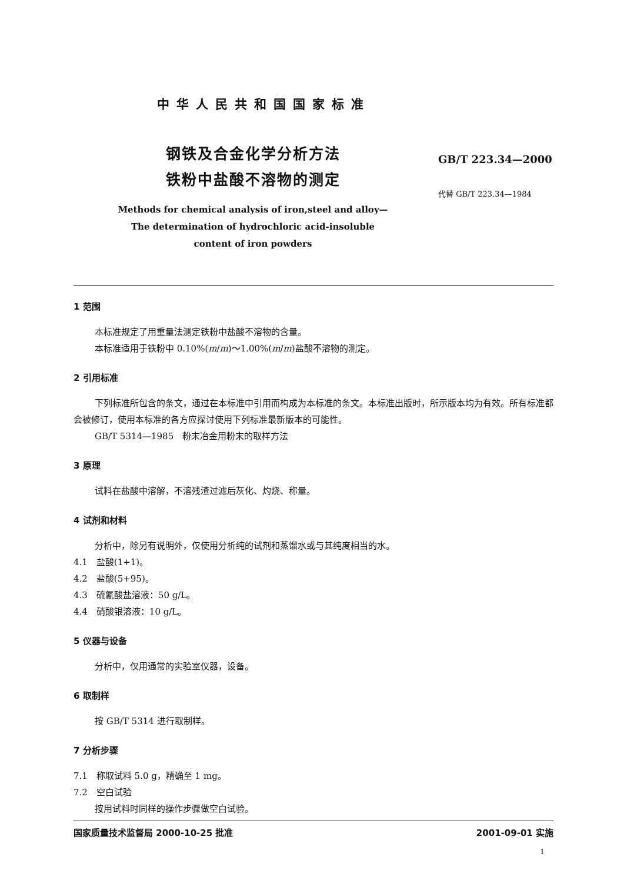中华人民共和国国家标准
钢铁及合金化学分析方法
铁粉中盐酸不溶物的测定
Methods for chemical analysis of iron,steel and alloy—
The determination of hydrochloric acid-insoluble
content of iron powders
GB/T 223.34—2000
代替 GB/T 223.34—1984
1 范围
本标准规定了用重量法测定铁粉中盐酸不溶物的含量。
本标准适用于铁粉中 0.10%(m/m)～1.00%(m/m)盐酸不溶物的测定。
2 引用标准
下列标准所包含的条文，通过在本标准中引用而构成为本标准的条文。本标准出版时，所示版本均为有效。所有标准都会被修订，使用本标准的各方应探讨使用下列标准最新版本的可能性。
GB/T 5314—1985　粉末冶金用粉末的取样方法
3 原理
试料在盐酸中溶解，不溶残渣过滤后灰化、灼烧、称量。
4 试剂和材料
分析中，除另有说明外，仅使用分析纯的试剂和蒸馏水或与其纯度相当的水。
4.1　盐酸(1+1)。
4.2　盐酸(5+95)。
4.3　硫氰酸盐溶液：50 g/L。
4.4　硝酸银溶液：10 g/L。
5 仪器与设备
分析中，仅用通常的实验室仪器，设备。
6 取制样
按 GB/T 5314 进行取制样。
7 分析步骤
7.1　称取试料 5.0 g，精确至 1 mg。
7.2　空白试验
按用试料时同样的操作步骤做空白试验。
国家质量技术监督局 2000-10-25 批准 2001-09-01 实施
1